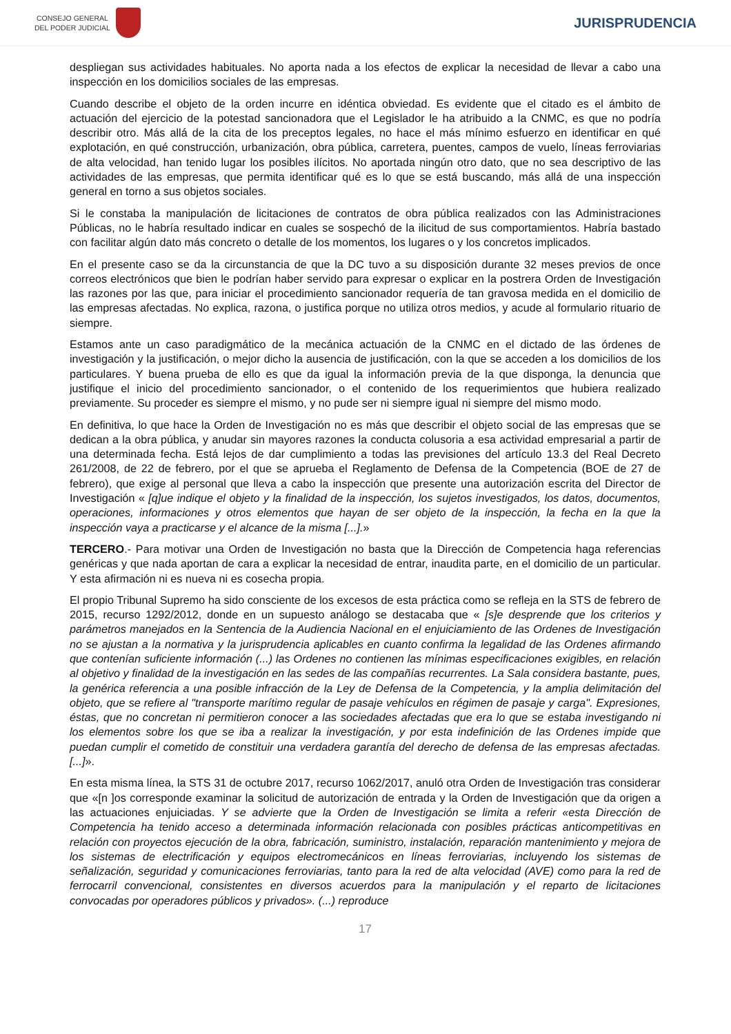CONSEJO GENERAL
DEL PODER JUDICIAL
JURISPRUDENCIA
despliegan sus actividades habituales. No aporta nada a los efectos de explicar la necesidad de llevar a cabo una inspección en los domicilios sociales de las empresas.
Cuando describe el objeto de la orden incurre en idéntica obviedad. Es evidente que el citado es el ámbito de actuación del ejercicio de la potestad sancionadora que el Legislador le ha atribuido a la CNMC, es que no podría describir otro. Más allá de la cita de los preceptos legales, no hace el más mínimo esfuerzo en identificar en qué explotación, en qué construcción, urbanización, obra pública, carretera, puentes, campos de vuelo, líneas ferroviarias de alta velocidad, han tenido lugar los posibles ilícitos. No aportada ningún otro dato, que no sea descriptivo de las actividades de las empresas, que permita identificar qué es lo que se está buscando, más allá de una inspección general en torno a sus objetos sociales.
Si le constaba la manipulación de licitaciones de contratos de obra pública realizados con las Administraciones Públicas, no le habría resultado indicar en cuales se sospechó de la ilicitud de sus comportamientos. Habría bastado con facilitar algún dato más concreto o detalle de los momentos, los lugares o y los concretos implicados.
En el presente caso se da la circunstancia de que la DC tuvo a su disposición durante 32 meses previos de once correos electrónicos que bien le podrían haber servido para expresar o explicar en la postrera Orden de Investigación las razones por las que, para iniciar el procedimiento sancionador requería de tan gravosa medida en el domicilio de las empresas afectadas. No explica, razona, o justifica porque no utiliza otros medios, y acude al formulario rituario de siempre.
Estamos ante un caso paradigmático de la mecánica actuación de la CNMC en el dictado de las órdenes de investigación y la justificación, o mejor dicho la ausencia de justificación, con la que se acceden a los domicilios de los particulares. Y buena prueba de ello es que da igual la información previa de la que disponga, la denuncia que justifique el inicio del procedimiento sancionador, o el contenido de los requerimientos que hubiera realizado previamente. Su proceder es siempre el mismo, y no pude ser ni siempre igual ni siempre del mismo modo.
En definitiva, lo que hace la Orden de Investigación no es más que describir el objeto social de las empresas que se dedican a la obra pública, y anudar sin mayores razones la conducta colusoria a esa actividad empresarial a partir de una determinada fecha. Está lejos de dar cumplimiento a todas las previsiones del artículo 13.3 del Real Decreto 261/2008, de 22 de febrero, por el que se aprueba el Reglamento de Defensa de la Competencia (BOE de 27 de febrero), que exige al personal que lleva a cabo la inspección que presente una autorización escrita del Director de Investigación « [q]ue indique el objeto y la finalidad de la inspección, los sujetos investigados, los datos, documentos, operaciones, informaciones y otros elementos que hayan de ser objeto de la inspección, la fecha en la que la inspección vaya a practicarse y el alcance de la misma [...].»
TERCERO.- Para motivar una Orden de Investigación no basta que la Dirección de Competencia haga referencias genéricas y que nada aportan de cara a explicar la necesidad de entrar, inaudita parte, en el domicilio de un particular. Y esta afirmación ni es nueva ni es cosecha propia.
El propio Tribunal Supremo ha sido consciente de los excesos de esta práctica como se refleja en la STS de febrero de 2015, recurso 1292/2012, donde en un supuesto análogo se destacaba que « [s]e desprende que los criterios y parámetros manejados en la Sentencia de la Audiencia Nacional en el enjuiciamiento de las Ordenes de Investigación no se ajustan a la normativa y la jurisprudencia aplicables en cuanto confirma la legalidad de las Ordenes afirmando que contenían suficiente información (...) las Ordenes no contienen las mínimas especificaciones exigibles, en relación al objetivo y finalidad de la investigación en las sedes de las compañías recurrentes. La Sala considera bastante, pues, la genérica referencia a una posible infracción de la Ley de Defensa de la Competencia, y la amplia delimitación del objeto, que se refiere al "transporte marítimo regular de pasaje vehículos en régimen de pasaje y carga". Expresiones, éstas, que no concretan ni permitieron conocer a las sociedades afectadas que era lo que se estaba investigando ni los elementos sobre los que se iba a realizar la investigación, y por esta indefinición de las Ordenes impide que puedan cumplir el cometido de constituir una verdadera garantía del derecho de defensa de las empresas afectadas.[...]».
En esta misma línea, la STS 31 de octubre 2017, recurso 1062/2017, anuló otra Orden de Investigación tras considerar que «[n ]os corresponde examinar la solicitud de autorización de entrada y la Orden de Investigación que da origen a las actuaciones enjuiciadas. Y se advierte que la Orden de Investigación se limita a referir «esta Dirección de Competencia ha tenido acceso a determinada información relacionada con posibles prácticas anticompetitivas en relación con proyectos ejecución de la obra, fabricación, suministro, instalación, reparación mantenimiento y mejora de los sistemas de electrificación y equipos electromecánicos en líneas ferroviarias, incluyendo los sistemas de señalización, seguridad y comunicaciones ferroviarias, tanto para la red de alta velocidad (AVE) como para la red de ferrocarril convencional, consistentes en diversos acuerdos para la manipulación y el reparto de licitaciones convocadas por operadores públicos y privados». (...) reproduce
17